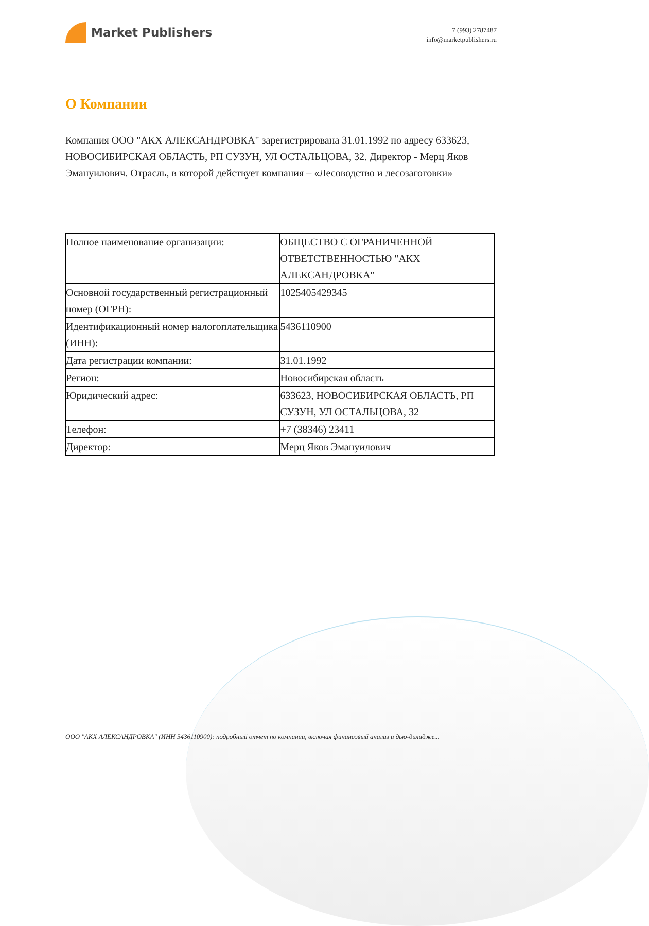Market Publishers
+7 (993) 2787487
info@marketpublishers.ru
О Компании
Компания ООО "АКХ АЛЕКСАНДРОВКА" зарегистрирована 31.01.1992 по адресу 633623, НОВОСИБИРСКАЯ ОБЛАСТЬ, РП СУЗУН, УЛ ОСТАЛЬЦОВА, 32. Директор - Мерц Яков Эмануилович. Отрасль, в которой действует компания – «Лесоводство и лесозаготовки»
| Полное наименование организации: | ОБЩЕСТВО С ОГРАНИЧЕННОЙ ОТВЕТСТВЕННОСТЬЮ "АКХ АЛЕКСАНДРОВКА" |
| Основной государственный регистрационный номер (ОГРН): | 1025405429345 |
| Идентификационный номер налогоплательщика (ИНН): | 5436110900 |
| Дата регистрации компании: | 31.01.1992 |
| Регион: | Новосибирская область |
| Юридический адрес: | 633623, НОВОСИБИРСКАЯ ОБЛАСТЬ, РП СУЗУН, УЛ ОСТАЛЬЦОВА, 32 |
| Телефон: | +7 (38346) 23411 |
| Директор: | Мерц Яков Эмануилович |
ООО "АКХ АЛЕКСАНДРОВКА" (ИНН 5436110900): подробный отчет по компании, включая финансовый анализ и дью-дилидже...